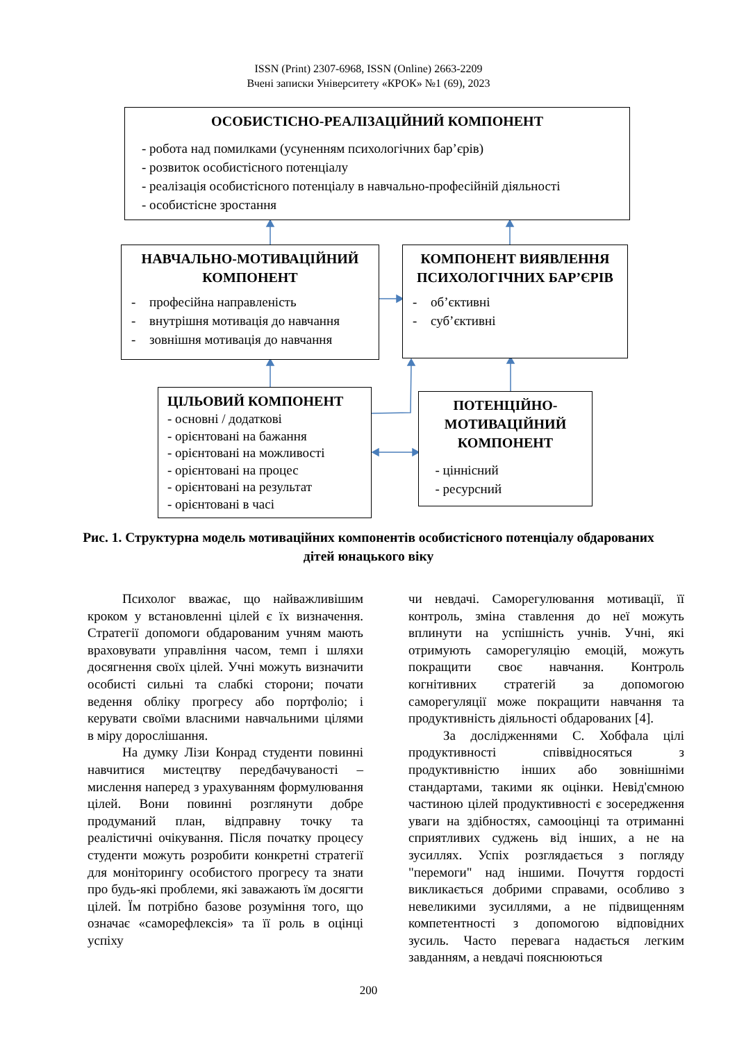ISSN (Print) 2307-6968, ISSN (Online) 2663-2209
Вчені записки Університету «КРОК» №1 (69), 2023
ОСОБИСТІСНО-РЕАЛІЗАЦІЙНИЙ КОМПОНЕНТ
- робота над помилками (усуненням психологічних бар’єрів)
- розвиток особистісного потенціалу
- реалізація особистісного потенціалу в навчально-професійній діяльності
- особистісне зростання
НАВЧАЛЬНО-МОТИВАЦІЙНИЙ КОМПОНЕНТ
- професійна направленість
- внутрішня мотивація до навчання
- зовнішня мотивація до навчання
КОМПОНЕНТ ВИЯВЛЕННЯ ПСИХОЛОГІЧНИХ БАР’ЄРІВ
- об’єктивні
- суб’єктивні
ЦІЛЬОВИЙ КОМПОНЕНТ
- основні / додаткові
- орієнтовані на бажання
- орієнтовані на можливості
- орієнтовані на процес
- орієнтовані на результат
- орієнтовані в часі
ПОТЕНЦІЙНО-МОТИВАЦІЙНИЙ КОМПОНЕНТ
- ціннісний
- ресурсний
Рис. 1. Структурна модель мотиваційних компонентів особистісного потенціалу обдарованих дітей юнацького віку
Психолог вважає, що найважливішим кроком у встановленні цілей є їх визначення. Стратегії допомоги обдарованим учням мають враховувати управління часом, темп і шляхи досягнення своїх цілей. Учні можуть визначити особисті сильні та слабкі сторони; почати ведення обліку прогресу або портфоліо; і керувати своїми власними навчальними цілями в міру дорослішання.
На думку Лізи Конрад студенти повинні навчитися мистецтву передбачуваності – мислення наперед з урахуванням формулювання цілей. Вони повинні розглянути добре продуманий план, відправну точку та реалістичні очікування. Після початку процесу студенти можуть розробити конкретні стратегії для моніторингу особистого прогресу та знати про будь-які проблеми, які заважають їм досягти цілей. Їм потрібно базове розуміння того, що означає «саморефлексія» та її роль в оцінці успіху
чи невдачі. Саморегулювання мотивації, її контроль, зміна ставлення до неї можуть вплинути на успішність учнів. Учні, які отримують саморегуляцію емоцій, можуть покращити своє навчання. Контроль когнітивних стратегій за допомогою саморегуляції може покращити навчання та продуктивність діяльності обдарованих [4].
За дослідженнями С. Хобфала цілі продуктивності співвідносяться з продуктивністю інших або зовнішніми стандартами, такими як оцінки. Невід'ємною частиною цілей продуктивності є зосередження уваги на здібностях, самооцінці та отриманні сприятливих суджень від інших, а не на зусиллях. Успіх розглядається з погляду "перемоги" над іншими. Почуття гордості викликається добрими справами, особливо з невеликими зусиллями, а не підвищенням компетентності з допомогою відповідних зусиль. Часто перевага надається легким завданням, а невдачі пояснюються
200